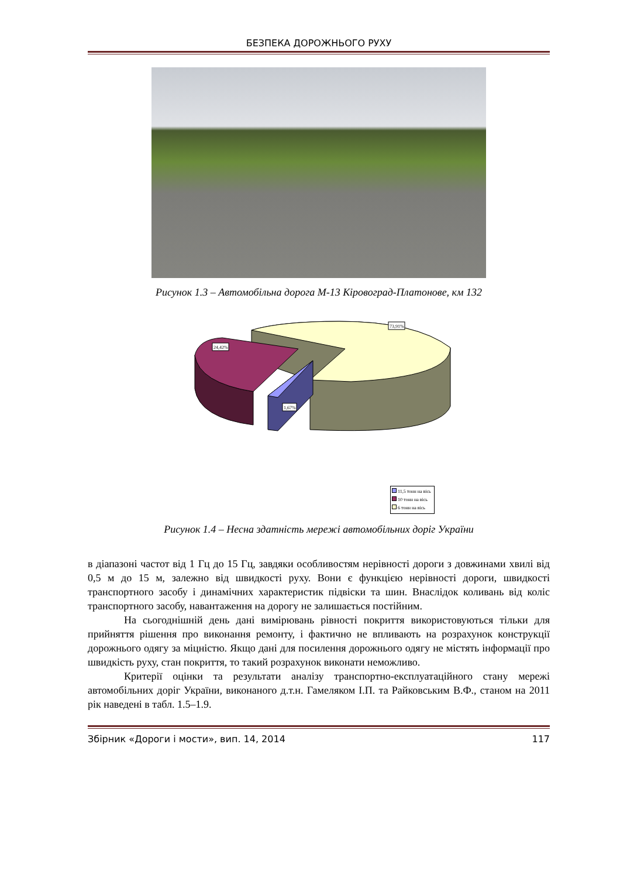БЕЗПЕКА ДОРОЖНЬОГО РУХУ
Рисунок 1.3 – Автомобільна дорога М-13 Кіровоград-Платонове, км 132
73,91%
24,42%
1,67%
11,5 тонн на вісь
10 тонн на вісь
6 тонн на вісь
Рисунок 1.4 – Несна здатність мережі автомобільних доріг України
в діапазоні частот від 1 Гц до 15 Гц, завдяки особливостям нерівності дороги з довжинами хвилі від 0,5 м до 15 м, залежно від швидкості руху. Вони є функцією нерівності дороги, швидкості транспортного засобу і динамічних характеристик підвіски та шин. Внаслідок коливань від коліс транспортного засобу, навантаження на дорогу не залишається постійним.
На сьогоднішній день дані вимірювань рівності покриття використовуються тільки для прийняття рішення про виконання ремонту, і фактично не впливають на розрахунок конструкції дорожнього одягу за міцністю. Якщо дані для посилення дорожнього одягу не містять інформації про швидкість руху, стан покриття, то такий розрахунок виконати неможливо.
Критерії оцінки та результати аналізу транспортно-експлуатаційного стану мережі автомобільних доріг України, виконаного д.т.н. Гамеляком І.П. та Райковським В.Ф., станом на 2011 рік наведені в табл. 1.5–1.9.
Збірник «Дороги і мости», вип. 14, 2014 117